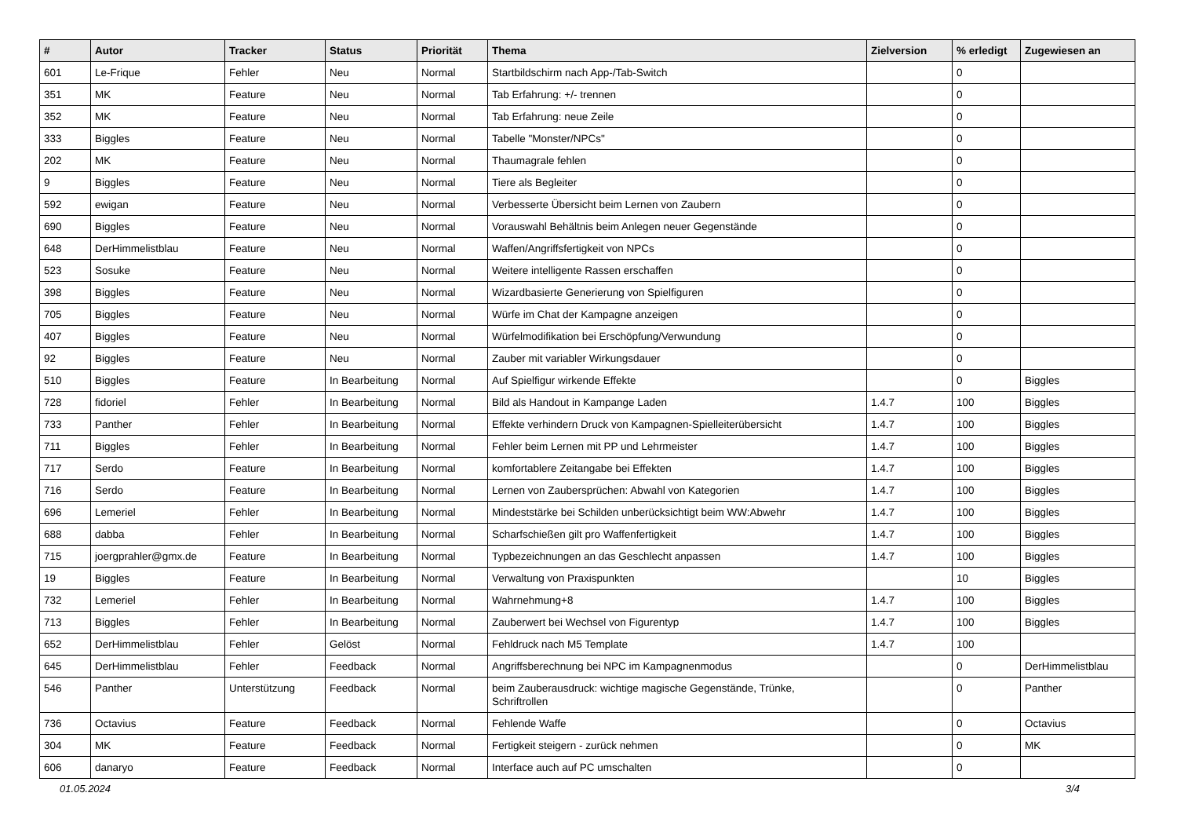| # | Autor | Tracker | Status | Priorität | Thema | Zielversion | % erledigt | Zugewiesen an |
| --- | --- | --- | --- | --- | --- | --- | --- | --- |
| 601 | Le-Frique | Fehler | Neu | Normal | Startbildschirm nach App-/Tab-Switch | | 0 | |
| 351 | MK | Feature | Neu | Normal | Tab Erfahrung: +/- trennen | | 0 | |
| 352 | MK | Feature | Neu | Normal | Tab Erfahrung: neue Zeile | | 0 | |
| 333 | Biggles | Feature | Neu | Normal | Tabelle "Monster/NPCs" | | 0 | |
| 202 | MK | Feature | Neu | Normal | Thaumagrale fehlen | | 0 | |
| 9 | Biggles | Feature | Neu | Normal | Tiere als Begleiter | | 0 | |
| 592 | ewigan | Feature | Neu | Normal | Verbesserte Übersicht beim Lernen von Zaubern | | 0 | |
| 690 | Biggles | Feature | Neu | Normal | Vorauswahl Behältnis beim Anlegen neuer Gegenstände | | 0 | |
| 648 | DerHimmelistblau | Feature | Neu | Normal | Waffen/Angriffsfertigkeit von NPCs | | 0 | |
| 523 | Sosuke | Feature | Neu | Normal | Weitere intelligente Rassen erschaffen | | 0 | |
| 398 | Biggles | Feature | Neu | Normal | Wizardbasierte Generierung von Spielfiguren | | 0 | |
| 705 | Biggles | Feature | Neu | Normal | Würfe im Chat der Kampagne anzeigen | | 0 | |
| 407 | Biggles | Feature | Neu | Normal | Würfelmodifikation bei Erschöpfung/Verwundung | | 0 | |
| 92 | Biggles | Feature | Neu | Normal | Zauber mit variabler Wirkungsdauer | | 0 | |
| 510 | Biggles | Feature | In Bearbeitung | Normal | Auf Spielfigur wirkende Effekte | | 0 | Biggles |
| 728 | fidoriel | Fehler | In Bearbeitung | Normal | Bild als Handout in Kampange Laden | 1.4.7 | 100 | Biggles |
| 733 | Panther | Fehler | In Bearbeitung | Normal | Effekte verhindern Druck von Kampagnen-Spielleiterübersicht | 1.4.7 | 100 | Biggles |
| 711 | Biggles | Fehler | In Bearbeitung | Normal | Fehler beim Lernen mit PP und Lehrmeister | 1.4.7 | 100 | Biggles |
| 717 | Serdo | Feature | In Bearbeitung | Normal | komfortablere Zeitangabe bei Effekten | 1.4.7 | 100 | Biggles |
| 716 | Serdo | Feature | In Bearbeitung | Normal | Lernen von Zaubersprüchen: Abwahl von Kategorien | 1.4.7 | 100 | Biggles |
| 696 | Lemeriel | Fehler | In Bearbeitung | Normal | Mindeststärke bei Schilden unberücksichtigt beim WW:Abwehr | 1.4.7 | 100 | Biggles |
| 688 | dabba | Fehler | In Bearbeitung | Normal | Scharfschießen gilt pro Waffenfertigkeit | 1.4.7 | 100 | Biggles |
| 715 | joergprahler@gmx.de | Feature | In Bearbeitung | Normal | Typbezeichnungen an das Geschlecht anpassen | 1.4.7 | 100 | Biggles |
| 19 | Biggles | Feature | In Bearbeitung | Normal | Verwaltung von Praxispunkten | | 10 | Biggles |
| 732 | Lemeriel | Fehler | In Bearbeitung | Normal | Wahrnehmung+8 | 1.4.7 | 100 | Biggles |
| 713 | Biggles | Fehler | In Bearbeitung | Normal | Zauberwert bei Wechsel von Figurentyp | 1.4.7 | 100 | Biggles |
| 652 | DerHimmelistblau | Fehler | Gelöst | Normal | Fehldruck nach M5 Template | 1.4.7 | 100 | |
| 645 | DerHimmelistblau | Fehler | Feedback | Normal | Angriffsberechnung bei NPC im Kampagnenmodus | | 0 | DerHimmelistblau |
| 546 | Panther | Unterstützung | Feedback | Normal | beim Zauberausdruck: wichtige magische Gegenstände, Trünke, Schriftrollen | | 0 | Panther |
| 736 | Octavius | Feature | Feedback | Normal | Fehlende Waffe | | 0 | Octavius |
| 304 | MK | Feature | Feedback | Normal | Fertigkeit steigern - zurück nehmen | | 0 | MK |
| 606 | danaryo | Feature | Feedback | Normal | Interface auch auf PC umschalten | | 0 | |
01.05.2024 3/4